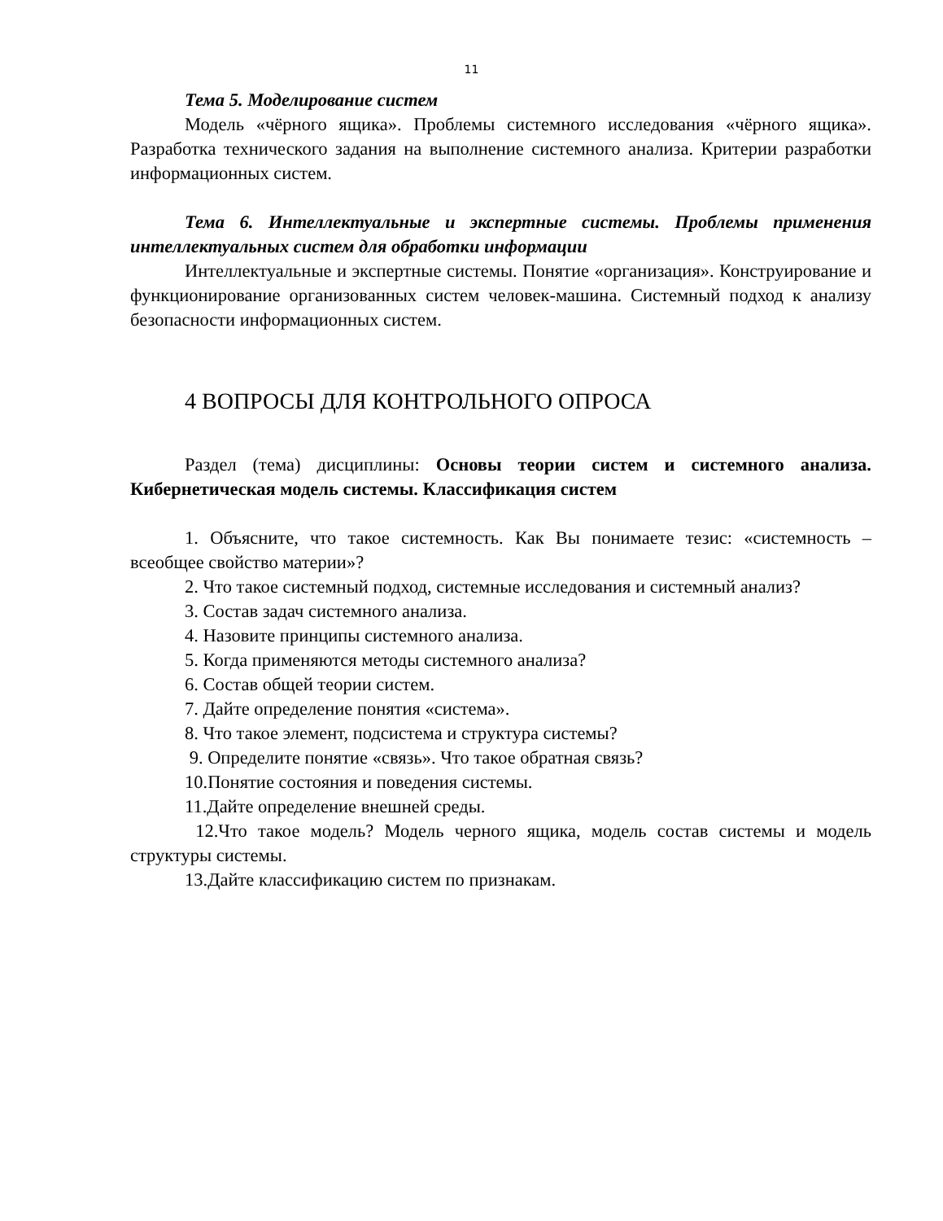11
Тема 5. Моделирование систем
Модель «чёрного ящика». Проблемы системного исследования «чёрного ящика». Разработка технического задания на выполнение системного анализа. Критерии разработки информационных систем.
Тема 6. Интеллектуальные и экспертные системы. Проблемы применения интеллектуальных систем для обработки информации
Интеллектуальные и экспертные системы. Понятие «организация». Конструирование и функционирование организованных систем человек-машина. Системный подход к анализу безопасности информационных систем.
4 ВОПРОСЫ ДЛЯ КОНТРОЛЬНОГО ОПРОСА
Раздел (тема) дисциплины: Основы теории систем и системного анализа. Кибернетическая модель системы. Классификация систем
1. Объясните, что такое системность. Как Вы понимаете тезис: «системность – всеобщее свойство материи»?
2. Что такое системный подход, системные исследования и системный анализ?
3. Состав задач системного анализа.
4. Назовите принципы системного анализа.
5. Когда применяются методы системного анализа?
6. Состав общей теории систем.
7. Дайте определение понятия «система».
8. Что такое элемент, подсистема и структура системы?
9. Определите понятие «связь». Что такое обратная связь?
10.Понятие состояния и поведения системы.
11.Дайте определение внешней среды.
12.Что такое модель? Модель черного ящика, модель состав системы и модель структуры системы.
13.Дайте классификацию систем по признакам.